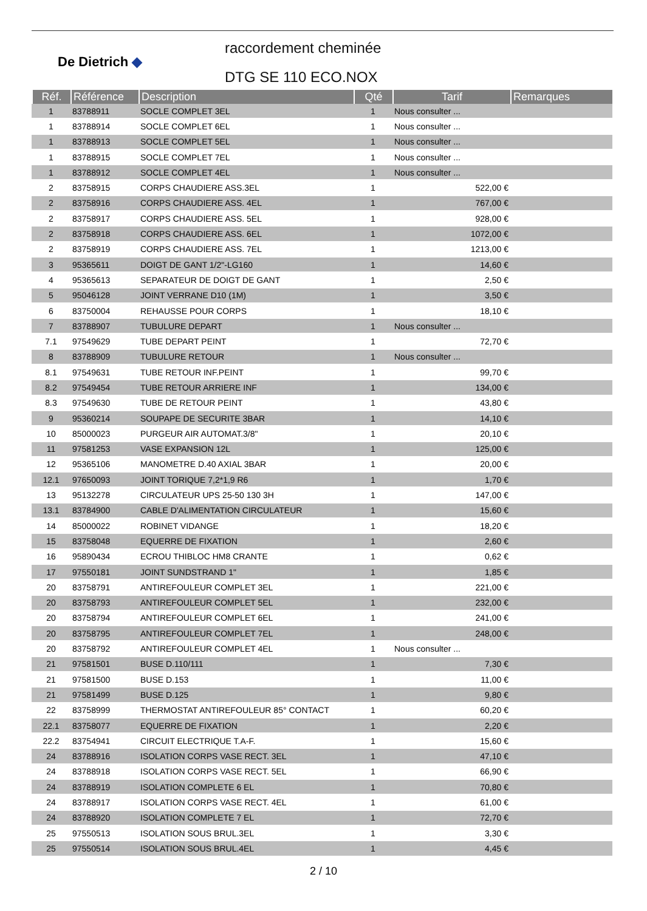De Dietrich ◆
raccordement cheminée
DTG SE 110 ECO.NOX
| Réf. | Référence | Description | Qté | Tarif | Remarques |
| --- | --- | --- | --- | --- | --- |
| 1 | 83788911 | SOCLE COMPLET 3EL | 1 | Nous consulter ... | |
| 1 | 83788914 | SOCLE COMPLET 6EL | 1 | Nous consulter ... | |
| 1 | 83788913 | SOCLE COMPLET 5EL | 1 | Nous consulter ... | |
| 1 | 83788915 | SOCLE COMPLET 7EL | 1 | Nous consulter ... | |
| 1 | 83788912 | SOCLE COMPLET 4EL | 1 | Nous consulter ... | |
| 2 | 83758915 | CORPS CHAUDIERE ASS.3EL | 1 | 522,00 € | |
| 2 | 83758916 | CORPS CHAUDIERE ASS. 4EL | 1 | 767,00 € | |
| 2 | 83758917 | CORPS CHAUDIERE ASS. 5EL | 1 | 928,00 € | |
| 2 | 83758918 | CORPS CHAUDIERE ASS. 6EL | 1 | 1072,00 € | |
| 2 | 83758919 | CORPS CHAUDIERE ASS. 7EL | 1 | 1213,00 € | |
| 3 | 95365611 | DOIGT DE GANT 1/2"-LG160 | 1 | 14,60 € | |
| 4 | 95365613 | SEPARATEUR DE DOIGT DE GANT | 1 | 2,50 € | |
| 5 | 95046128 | JOINT VERRANE D10 (1M) | 1 | 3,50 € | |
| 6 | 83750004 | REHAUSSE POUR CORPS | 1 | 18,10 € | |
| 7 | 83788907 | TUBULURE DEPART | 1 | Nous consulter ... | |
| 7.1 | 97549629 | TUBE DEPART PEINT | 1 | 72,70 € | |
| 8 | 83788909 | TUBULURE RETOUR | 1 | Nous consulter ... | |
| 8.1 | 97549631 | TUBE RETOUR INF.PEINT | 1 | 99,70 € | |
| 8.2 | 97549454 | TUBE RETOUR ARRIERE INF | 1 | 134,00 € | |
| 8.3 | 97549630 | TUBE DE RETOUR PEINT | 1 | 43,80 € | |
| 9 | 95360214 | SOUPAPE DE SECURITE 3BAR | 1 | 14,10 € | |
| 10 | 85000023 | PURGEUR AIR AUTOMAT.3/8" | 1 | 20,10 € | |
| 11 | 97581253 | VASE EXPANSION 12L | 1 | 125,00 € | |
| 12 | 95365106 | MANOMETRE D.40 AXIAL 3BAR | 1 | 20,00 € | |
| 12.1 | 97650093 | JOINT TORIQUE 7,2*1,9 R6 | 1 | 1,70 € | |
| 13 | 95132278 | CIRCULATEUR UPS 25-50 130 3H | 1 | 147,00 € | |
| 13.1 | 83784900 | CABLE D'ALIMENTATION CIRCULATEUR | 1 | 15,60 € | |
| 14 | 85000022 | ROBINET VIDANGE | 1 | 18,20 € | |
| 15 | 83758048 | EQUERRE DE FIXATION | 1 | 2,60 € | |
| 16 | 95890434 | ECROU THIBLOC HM8 CRANTE | 1 | 0,62 € | |
| 17 | 97550181 | JOINT SUNDSTRAND 1" | 1 | 1,85 € | |
| 20 | 83758791 | ANTIREFOULEUR COMPLET 3EL | 1 | 221,00 € | |
| 20 | 83758793 | ANTIREFOULEUR COMPLET 5EL | 1 | 232,00 € | |
| 20 | 83758794 | ANTIREFOULEUR COMPLET 6EL | 1 | 241,00 € | |
| 20 | 83758795 | ANTIREFOULEUR COMPLET 7EL | 1 | 248,00 € | |
| 20 | 83758792 | ANTIREFOULEUR COMPLET 4EL | 1 | Nous consulter ... | |
| 21 | 97581501 | BUSE D.110/111 | 1 | 7,30 € | |
| 21 | 97581500 | BUSE D.153 | 1 | 11,00 € | |
| 21 | 97581499 | BUSE D.125 | 1 | 9,80 € | |
| 22 | 83758999 | THERMOSTAT ANTIREFOULEUR 85° CONTACT | 1 | 60,20 € | |
| 22.1 | 83758077 | EQUERRE DE FIXATION | 1 | 2,20 € | |
| 22.2 | 83754941 | CIRCUIT ELECTRIQUE T.A-F. | 1 | 15,60 € | |
| 24 | 83788916 | ISOLATION CORPS VASE RECT. 3EL | 1 | 47,10 € | |
| 24 | 83788918 | ISOLATION CORPS VASE RECT. 5EL | 1 | 66,90 € | |
| 24 | 83788919 | ISOLATION COMPLETE 6 EL | 1 | 70,80 € | |
| 24 | 83788917 | ISOLATION CORPS VASE RECT. 4EL | 1 | 61,00 € | |
| 24 | 83788920 | ISOLATION COMPLETE 7 EL | 1 | 72,70 € | |
| 25 | 97550513 | ISOLATION SOUS BRUL.3EL | 1 | 3,30 € | |
| 25 | 97550514 | ISOLATION SOUS BRUL.4EL | 1 | 4,45 € | |
2 / 10